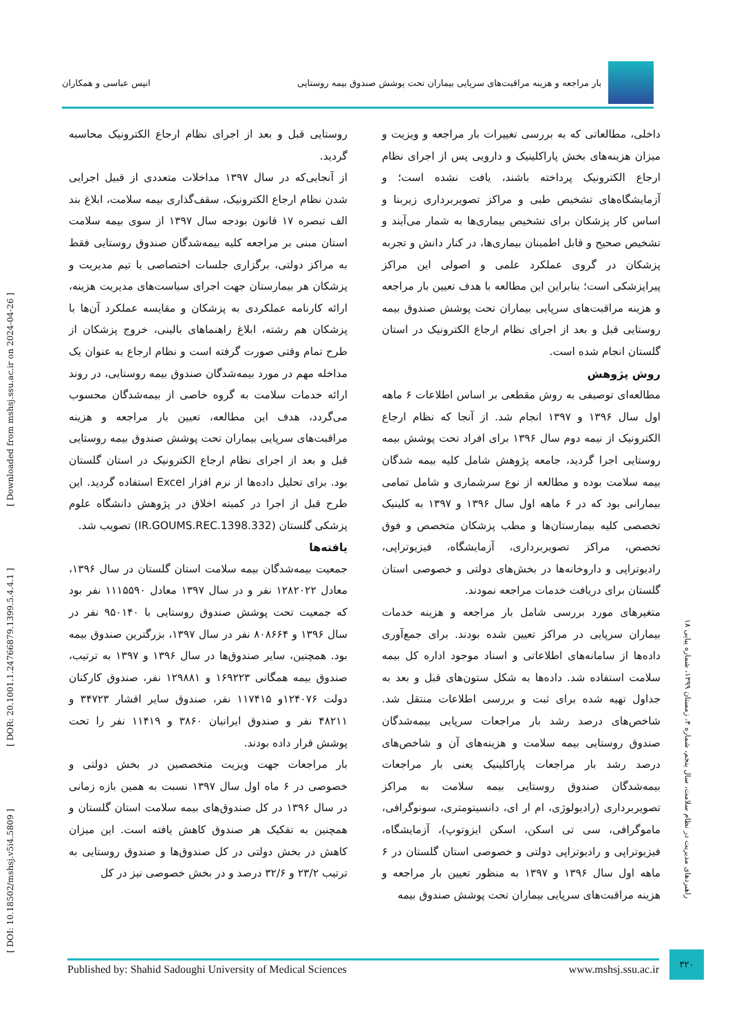بار مراجعه و هزینه مراقبت‌های سرپایی بیماران تحت پوشش صندوق بیمه روستایی
انیس عباسی و همکاران
[ DOI: 10.18502/mshsj.v5i4.5809 ] [ DOR: 20.1001.1.24766879.1399.5.4.4.1 ] [ Downloaded from mshsj.ssu.ac.ir on 2024-04-26 ]
داخلی، مطالعاتی که به بررسی تغییرات بار مراجعه و ویزیت و میزان هزینه‌های بخش پاراکلینیک و دارویی پس از اجرای نظام ارجاع الکترونیک پرداخته باشند، یافت نشده است؛ و آزمایشگاه‌های تشخیص طبی و مراکز تصویربرداری زیربنا و اساس کار پزشکان برای تشخیص بیماری‌ها به شمار می‌آیند و تشخیص صحیح و قابل اطمینان بیماری‌ها، در کنار دانش و تجربه پزشکان در گروی عملکرد علمی و اصولی این مراکز پیراپزشکی است؛ بنابراین این مطالعه با هدف تعیین بار مراجعه و هزینه مراقبت‌های سرپایی بیماران تحت پوشش صندوق بیمه روستایی قبل و بعد از اجرای نظام ارجاع الکترونیک در استان گلستان انجام شده است.
روش پژوهش
مطالعه‌ای توصیفی به روش مقطعی بر اساس اطلاعات ۶ ماهه اول سال ۱۳۹۶ و ۱۳۹۷ انجام شد. از آنجا که نظام ارجاع الکترونیک از نیمه دوم سال ۱۳۹۶ برای افراد تحت پوشش بیمه روستایی اجرا گردید، جامعه پژوهش شامل کلیه بیمه شدگان بیمه سلامت بوده و مطالعه از نوع سرشماری و شامل تمامی بیمارانی بود که در ۶ ماهه اول سال ۱۳۹۶ و ۱۳۹۷ به کلینیک تخصصی کلیه بیمارستان‌ها و مطب پزشکان متخصص و فوق تخصص، مراکز تصویربرداری، آزمایشگاه، فیزیوتراپی، رادیوتراپی و داروخانه‌ها در بخش‌های دولتی و خصوصی استان گلستان برای دریافت خدمات مراجعه نمودند.
متغیرهای مورد بررسی شامل بار مراجعه و هزینه خدمات بیماران سرپایی در مراکز تعیین شده بودند. برای جمع‌آوری داده‌ها از سامانه‌های اطلاعاتی و اسناد موجود اداره کل بیمه سلامت استفاده شد. داده‌ها به شکل ستون‌های قبل و بعد به جداول تهیه شده برای ثبت و بررسی اطلاعات منتقل شد. شاخص‌های درصد رشد بار مراجعات سرپایی بیمه‌شدگان صندوق روستایی بیمه سلامت و هزینه‌های آن و شاخص‌های درصد رشد بار مراجعات پاراکلینیک یعنی بار مراجعات بیمه‌شدگان صندوق روستایی بیمه سلامت به مراکز تصویربرداری (رادیولوژی، ام ار ای، دانسیتومتری، سونوگرافی، ماموگرافی، سی تی اسکن، اسکن ایزوتوپ)، آزمایشگاه، فیزیوتراپی و رادیوتراپی دولتی و خصوصی استان گلستان در ۶ ماهه اول سال ۱۳۹۶ و ۱۳۹۷ به منظور تعیین بار مراجعه و هزینه مراقبت‌های سرپایی بیماران تحت پوشش صندوق بیمه
روستایی قبل و بعد از اجرای نظام ارجاع الکترونیک محاسبه گردید.
از آنجایی‌که در سال ۱۳۹۷ مداخلات متعددی از قبیل اجرایی شدن نظام ارجاع الکترونیک، سقف‌گذاری بیمه سلامت، ابلاغ بند الف تبصره ۱۷ قانون بودجه سال ۱۳۹۷ از سوی بیمه سلامت استان مبنی بر مراجعه کلیه بیمه‌شدگان صندوق روستایی فقط به مراکز دولتی، برگزاری جلسات اختصاصی با تیم مدیریت و پزشکان هر بیمارستان جهت اجرای سیاست‌های مدیریت هزینه، ارائه کارنامه عملکردی به پزشکان و مقایسه عملکرد آن‌ها با پزشکان هم رشته، ابلاغ راهنماهای بالینی، خروج پزشکان از طرح تمام وقتی صورت گرفته است و نظام ارجاع به عنوان یک مداخله مهم در مورد بیمه‌شدگان صندوق بیمه روستایی، در روند ارائه خدمات سلامت به گروه خاصی از بیمه‌شدگان محسوب می‌گردد، هدف این مطالعه، تعیین بار مراجعه و هزینه مراقبت‌های سرپایی بیماران تحت پوشش صندوق بیمه روستایی قبل و بعد از اجرای نظام ارجاع الکترونیک در استان گلستان بود. برای تحلیل داده‌ها از نرم افزار Excel استفاده گردید. این طرح قبل از اجرا در کمیته اخلاق در پژوهش دانشگاه علوم پزشکی گلستان (IR.GOUMS.REC.1398.332) تصویب شد.
یافته‌ها
جمعیت بیمه‌شدگان بیمه سلامت استان گلستان در سال ۱۳۹۶، معادل ۱۲۸۲۰۲۲ نفر و در سال ۱۳۹۷ معادل ۱۱۱۵۵۹۰ نفر بود که جمعیت تحت پوشش صندوق روستایی با ۹۵۰۱۴۰ نفر در سال ۱۳۹۶ و ۸۰۸۶۶۴ نفر در سال ۱۳۹۷، بزرگترین صندوق بیمه بود. همچنین، سایر صندوق‌ها در سال ۱۳۹۶ و ۱۳۹۷ به ترتیب، صندوق بیمه همگانی ۱۶۹۲۲۳ و ۱۲۹۸۸۱ نفر، صندوق کارکنان دولت ۱۲۴۰۷۶و ۱۱۷۴۱۵ نفر، صندوق سایر اقشار ۳۴۷۲۳ و ۴۸۲۱۱ نفر و صندوق ایرانیان ۳۸۶۰ و ۱۱۴۱۹ نفر را تحت پوشش قرار داده بودند.
بار مراجعات جهت ویزیت متخصصین در بخش دولتی و خصوصی در ۶ ماه اول سال ۱۳۹۷ نسبت به همین بازه زمانی در سال ۱۳۹۶ در کل صندوق‌های بیمه سلامت استان گلستان و همچنین به تفکیک هر صندوق کاهش یافته است. این میزان کاهش در بخش دولتی در کل صندوق‌ها و صندوق روستایی به ترتیب ۲۳/۲ و ۳۲/۶ درصد و در بخش خصوصی نیز در کل
راهبردهای مدیریت در نظام سلامت، سال پنجم، شماره ۴، زمستان ۱۳۹۹، شماره پیاپی ۱۸
Published by: Shahid Sadoughi University of Medical Sciences www.mshsj.ssu.ac.ir
۳۲۰